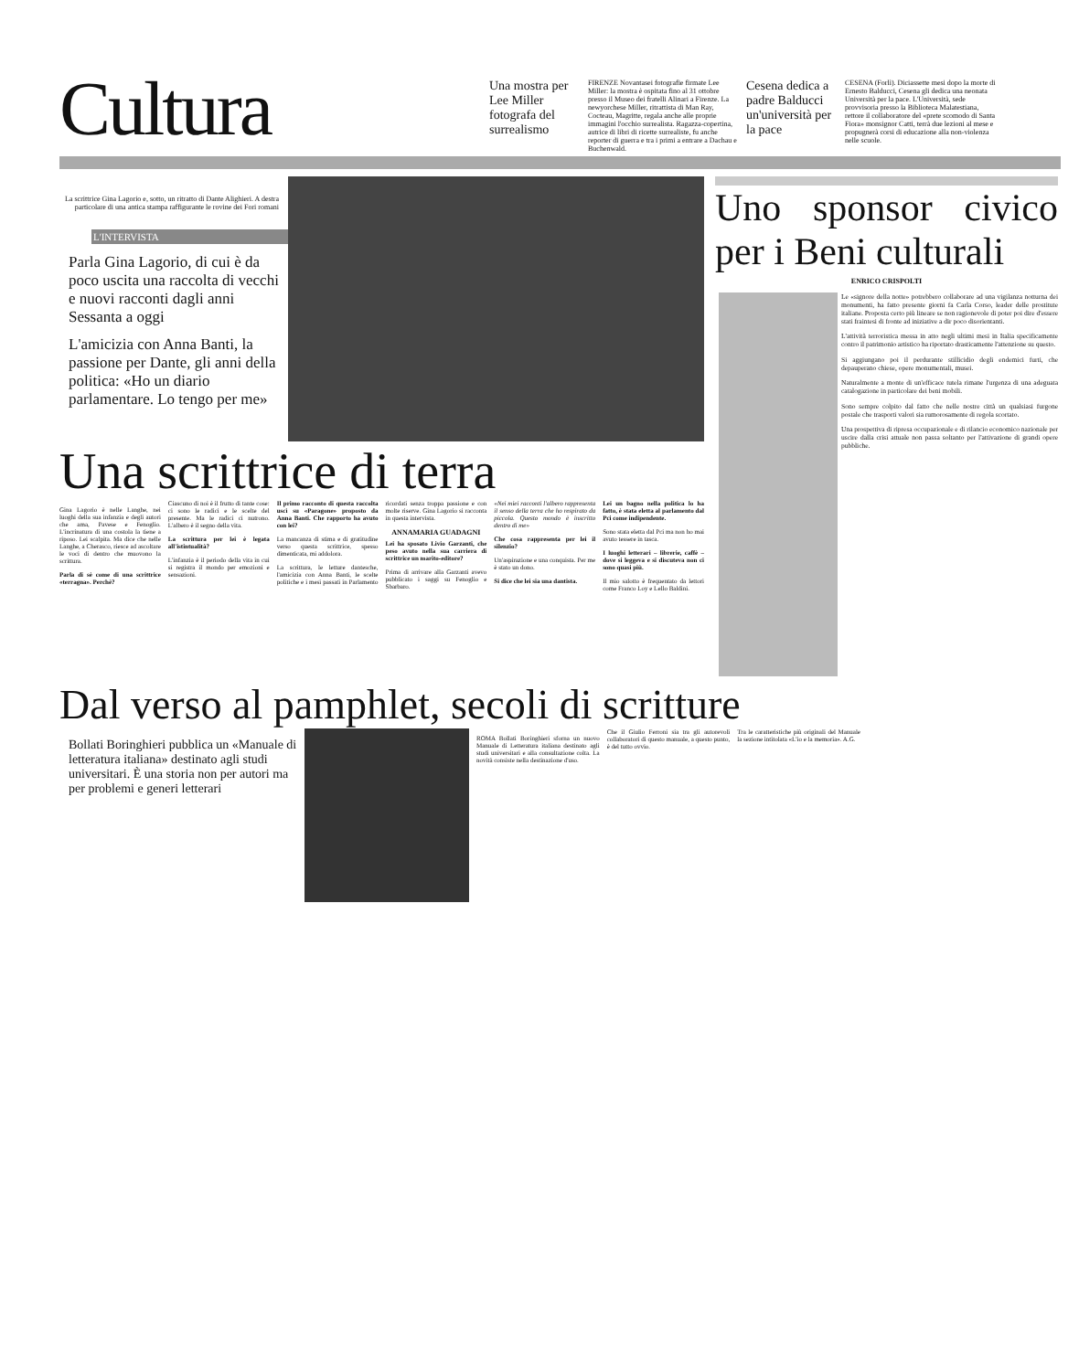Cultura
Una mostra per Lee Miller fotografa del surrealismo
FIRENZE Novantasei fotografie firmate Lee Miller: la mostra è ospitata fino al 31 ottobre presso il Museo dei fratelli Alinari a Firenze. La newyorchese Miller, ritrattista di Man Ray, Cocteau, Magritte, regala anche alle proprie immagini l'occhio surrealista. Ragazza-copertina, autrice di libri di ricette surrealiste, fu anche reporter di guerra e tra i primi a entrare a Dachau e Buchenwald.
Cesena dedica a padre Balducci un'università per la pace
CESENA (Forlì). Diciassette mesi dopo la morte di Ernesto Balducci, Cesena gli dedica una neonata Università per la pace. L'Università, sede provvisoria presso la Biblioteca Malatestiana, rettore il collaboratore del «prete scomodo di Santa Fiora» monsignor Catti, terrà due lezioni al mese e propugnerà corsi di educazione alla non-violenza nelle scuole.
La scrittrice Gina Lagorio e, sotto, un ritratto di Dante Alighieri. A destra particolare di una antica stampa raffigurante le rovine dei Fori romani
L'INTERVISTA
Parla Gina Lagorio, di cui è da poco uscita una raccolta di vecchi e nuovi racconti dagli anni Sessanta a oggi
L'amicizia con Anna Banti, la passione per Dante, gli anni della politica: «Ho un diario parlamentare. Lo tengo per me»
Una scrittrice di terra
Gina Lagorio è nelle Langhe, nei luoghi della sua infanzia e degli autori che ama, Pavese e Fenoglio. L'incrinatura di una costola la tiene a riposo. Lei scalpita. Ma dice che nelle Langhe, a Cherasco, riesce ad ascoltare le voci di dentro che muovono la scrittura.
Parla di sè come di una scrittrice «terragna». Perchè?
Ciascuno di noi è il frutto di tante cose: ci sono le radici e le scelte del presente. Ma le radici ci nutrono. L'albero è il segno della vita.
La scrittura per lei è legata all'istintualità?
L'infanzia è il periodo della vita in cui si registra il mondo per emozioni e sensazioni.
Il primo racconto di questa raccolta uscì su «Paragone» proposto da Anna Banti. Che rapporto ha avuto con lei?
La mancanza di stima e di gratitudine verso questa scrittrice, spesso dimenticata, mi addolora.
La scrittura, le letture dantesche, l'amicizia con Anna Banti, le scelte politiche e i mesi passati in Parlamento ricordati senza troppa passione e con molte riserve. Gina Lagorio si racconta in questa intervista.
ANNAMARIA GUADAGNI
Lei ha sposato Livio Garzanti, che peso avuto nella sua carriera di scrittrice un marito-editore?
Prima di arrivare alla Garzanti avevo pubblicato i saggi su Fenoglio e Sbarbaro.
«Nei miei racconti l'albero rappresenta il senso della terra che ho respirato da piccola. Questo mondo è inscritto dentro di me»
Che cosa rappresenta per lei il silenzio?
Un'aspirazione e una conquista. Per me è stato un dono.
Si dice che lei sia una dantista.
Lei un bagno nella politica lo ha fatto, è stata eletta al parlamento dal Pci come indipendente.
Sono stata eletta dal Pci ma non ho mai avuto tessere in tasca.
I luoghi letterari – librerie, caffè – dove si leggeva e si discuteva non ci sono quasi più.
Il mio salotto è frequentato da lettori come Franco Loy e Lello Baldini.
Uno sponsor civico per i Beni culturali
ENRICO CRISPOLTI
Le «signore della notte» potrebbero collaborare ad una vigilanza notturna dei monumenti, ha fatto presente giorni fa Carla Corso, leader delle prostitute italiane. Proposta certo più lineare se non ragionevole di poter poi dire d'essere stati fraintesi di fronte ad iniziative a dir poco disorientanti.
L'attività terroristica messa in atto negli ultimi mesi in Italia specificamente contro il patrimonio artistico ha riportato drasticamente l'attenzione su questo.
Si aggiungano poi il perdurante stillicidio degli endemici furti, che depauperano chiese, opere monumentali, musei.
Naturalmente a monte di un'efficace tutela rimane l'urgenza di una adeguata catalogazione in particolare dei beni mobili.
Sono sempre colpito dal fatto che nelle nostre città un qualsiasi furgone postale che trasporti valori sia rumorosamente di regola scortato.
Una prospettiva di ripresa occupazionale e di rilancio economico nazionale per uscire dalla crisi attuale non passa soltanto per l'attivazione di grandi opere pubbliche.
Dal verso al pamphlet, secoli di scritture
Bollati Boringhieri pubblica un «Manuale di letteratura italiana» destinato agli studi universitari. È una storia non per autori ma per problemi e generi letterari
ROMA Bollati Boringhieri sforna un nuovo Manuale di Letteratura italiana destinato agli studi universitari e alla consultazione colta. La novità consiste nella destinazione d'uso.
Che il Giulio Ferroni sia tra gli autorevoli collaboratori di questo manuale, a questo punto, è del tutto ovvio.
Tra le caratteristiche più originali del Manuale la sezione intitolata «L'io e la memoria». A.G.